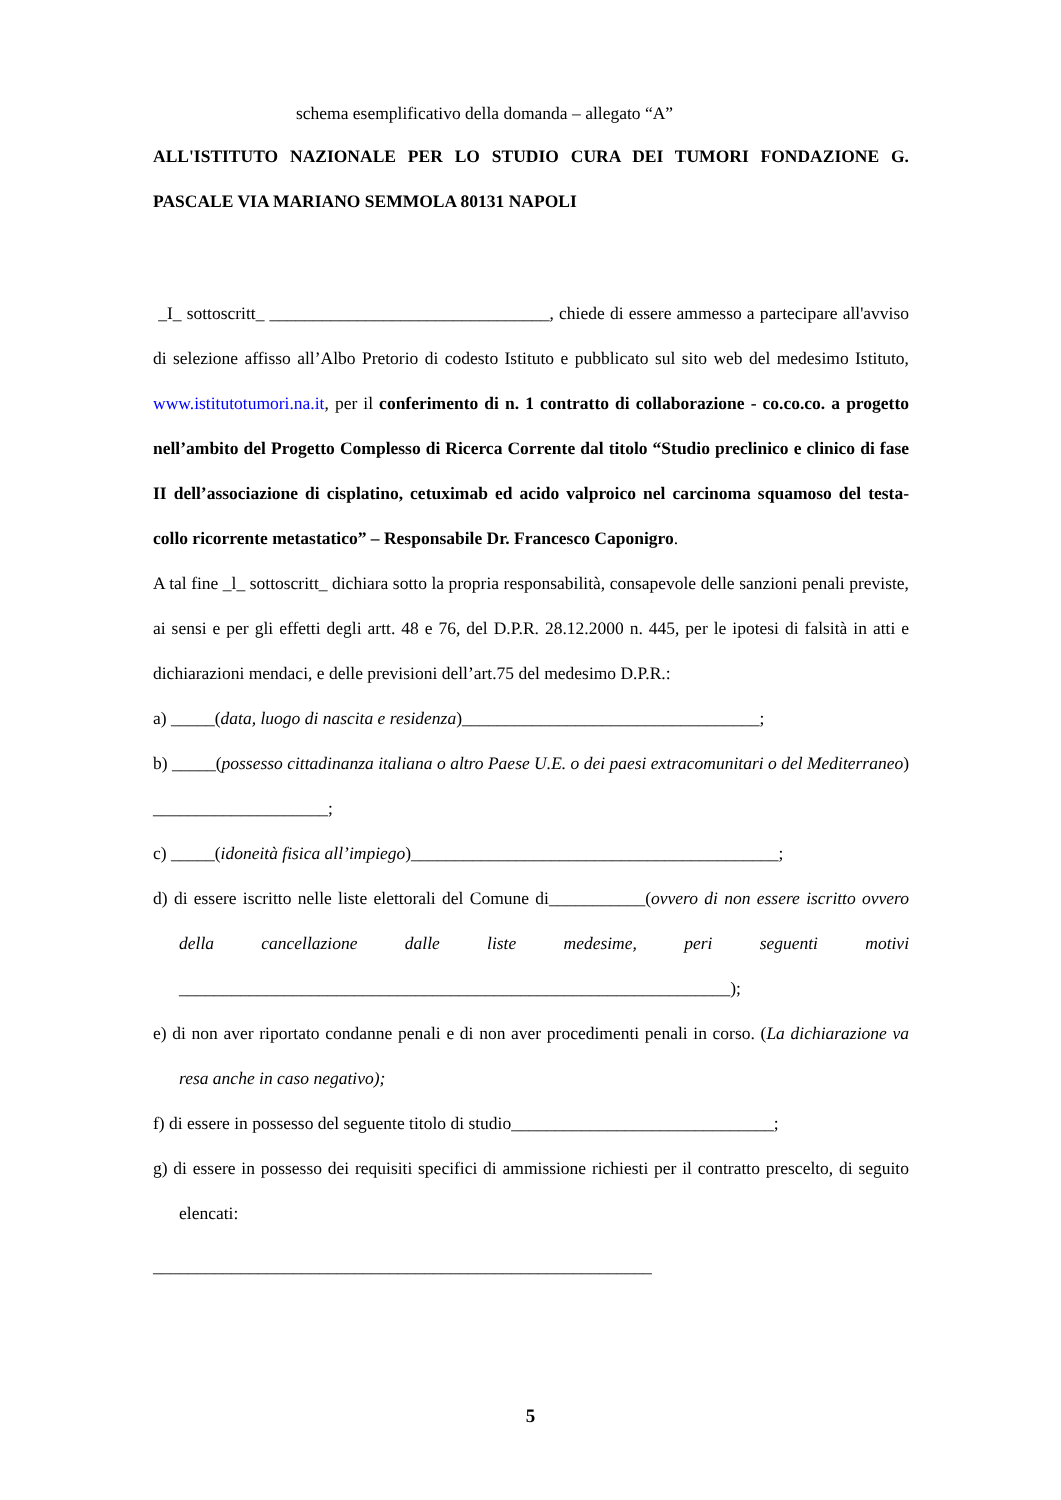schema esemplificativo della domanda – allegato “A”
ALL'ISTITUTO NAZIONALE PER LO STUDIO CURA DEI TUMORI FONDAZIONE G. PASCALE VIA MARIANO SEMMOLA 80131 NAPOLI
_I_ sottoscritt_ ________________________________, chiede di essere ammesso a partecipare all'avviso di selezione affisso all’Albo Pretorio di codesto Istituto e pubblicato sul sito web del medesimo Istituto, www.istitutotumori.na.it, per il conferimento di n. 1 contratto di collaborazione - co.co.co. a progetto nell’ambito del Progetto Complesso di Ricerca Corrente dal titolo “Studio preclinico e clinico di fase II dell’associazione di cisplatino, cetuximab ed acido valproico nel carcinoma squamoso del testa-collo ricorrente metastatico” – Responsabile Dr. Francesco Caponigro.
A tal fine _l_ sottoscritt_ dichiara sotto la propria responsabilità, consapevole delle sanzioni penali previste, ai sensi e per gli effetti degli artt. 48 e 76, del D.P.R. 28.12.2000 n. 445, per le ipotesi di falsità in atti e dichiarazioni mendaci, e delle previsioni dell’art.75 del medesimo D.P.R.:
a) _____(data, luogo di nascita e residenza)__________________________________;
b) _____(possesso cittadinanza italiana o altro Paese U.E. o dei paesi extracomunitari o del Mediterraneo) ____________________;
c) _____(idoneità fisica all’impiego)__________________________________________;
d) di essere iscritto nelle liste elettorali del Comune di___________(ovvero di non essere iscritto ovvero della cancellazione dalle liste medesime, peri seguenti motivi _______________________________________________________________);
e) di non aver riportato condanne penali e di non aver procedimenti penali in corso. (La dichiarazione va resa anche in caso negativo);
f) di essere in possesso del seguente titolo di studio______________________________;
g) di essere in possesso dei requisiti specifici di ammissione richiesti per il contratto prescelto, di seguito elencati:
_________________________________________________________
5